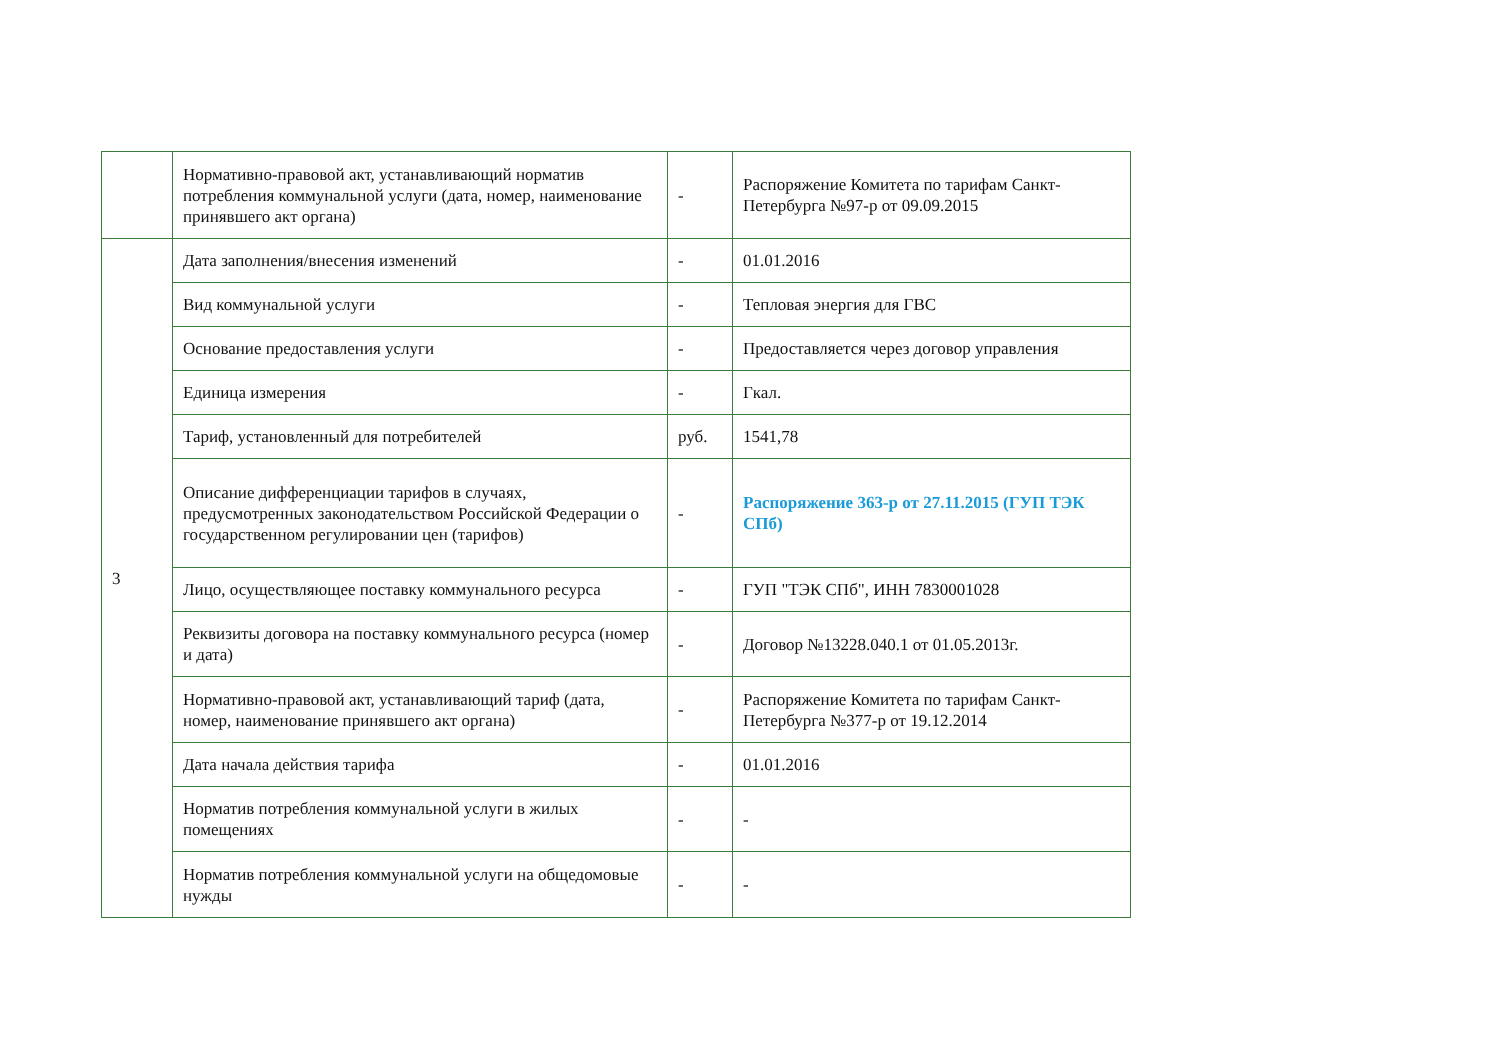| | Нормативно-правовой акт, устанавливающий норматив потребления коммунальной услуги (дата, номер, наименование принявшего акт органа) | - | Распоряжение Комитета по тарифам Санкт-Петербурга №97-р от 09.09.2015 |
| 3 | Дата заполнения/внесения изменений | - | 01.01.2016 |
| | Вид коммунальной услуги | - | Тепловая энергия для ГВС |
| | Основание предоставления услуги | - | Предоставляется через договор управления |
| | Единица измерения | - | Гкал. |
| | Тариф, установленный для потребителей | руб. | 1541,78 |
| | Описание дифференциации тарифов в случаях, предусмотренных законодательством Российской Федерации о государственном регулировании цен (тарифов) | - | Распоряжение 363-р от 27.11.2015 (ГУП ТЭК СПб) |
| | Лицо, осуществляющее поставку коммунального ресурса | - | ГУП "ТЭК СПб", ИНН 7830001028 |
| | Реквизиты договора на поставку коммунального ресурса (номер и дата) | - | Договор №13228.040.1 от 01.05.2013г. |
| | Нормативно-правовой акт, устанавливающий тариф (дата, номер, наименование принявшего акт органа) | - | Распоряжение Комитета по тарифам Санкт-Петербурга №377-р от 19.12.2014 |
| | Дата начала действия тарифа | - | 01.01.2016 |
| | Норматив потребления коммунальной услуги в жилых помещениях | - | - |
| | Норматив потребления коммунальной услуги на общедомовые нужды | - | - |